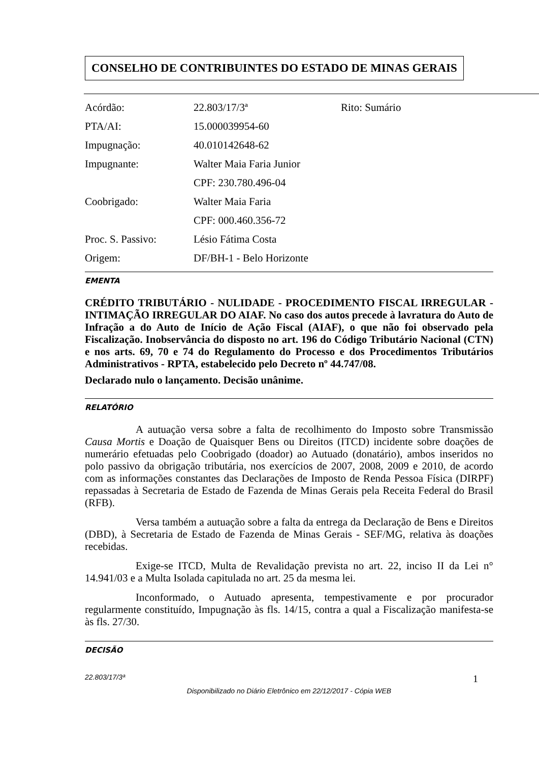CONSELHO DE CONTRIBUINTES DO ESTADO DE MINAS GERAIS
| Acórdão: | 22.803/17/3ª | Rito: Sumário |
| PTA/AI: | 15.000039954-60 | |
| Impugnação: | 40.010142648-62 | |
| Impugnante: | Walter Maia Faria Junior | |
| | CPF: 230.780.496-04 | |
| Coobrigado: | Walter Maia Faria | |
| | CPF: 000.460.356-72 | |
| Proc. S. Passivo: | Lésio Fátima Costa | |
| Origem: | DF/BH-1 - Belo Horizonte | |
EMENTA
CRÉDITO TRIBUTÁRIO - NULIDADE - PROCEDIMENTO FISCAL IRREGULAR - INTIMAÇÃO IRREGULAR DO AIAF. No caso dos autos precede à lavratura do Auto de Infração a do Auto de Início de Ação Fiscal (AIAF), o que não foi observado pela Fiscalização. Inobservância do disposto no art. 196 do Código Tributário Nacional (CTN) e nos arts. 69, 70 e 74 do Regulamento do Processo e dos Procedimentos Tributários Administrativos - RPTA, estabelecido pelo Decreto nº 44.747/08.
Declarado nulo o lançamento. Decisão unânime.
RELATÓRIO
A autuação versa sobre a falta de recolhimento do Imposto sobre Transmissão Causa Mortis e Doação de Quaisquer Bens ou Direitos (ITCD) incidente sobre doações de numerário efetuadas pelo Coobrigado (doador) ao Autuado (donatário), ambos inseridos no polo passivo da obrigação tributária, nos exercícios de 2007, 2008, 2009 e 2010, de acordo com as informações constantes das Declarações de Imposto de Renda Pessoa Física (DIRPF) repassadas à Secretaria de Estado de Fazenda de Minas Gerais pela Receita Federal do Brasil (RFB).
Versa também a autuação sobre a falta da entrega da Declaração de Bens e Direitos (DBD), à Secretaria de Estado de Fazenda de Minas Gerais - SEF/MG, relativa às doações recebidas.
Exige-se ITCD, Multa de Revalidação prevista no art. 22, inciso II da Lei n° 14.941/03 e a Multa Isolada capitulada no art. 25 da mesma lei.
Inconformado, o Autuado apresenta, tempestivamente e por procurador regularmente constituído, Impugnação às fls. 14/15, contra a qual a Fiscalização manifesta-se às fls. 27/30.
DECISÃO
22.803/17/3ª 1
Disponibilizado no Diário Eletrônico em 22/12/2017 - Cópia WEB